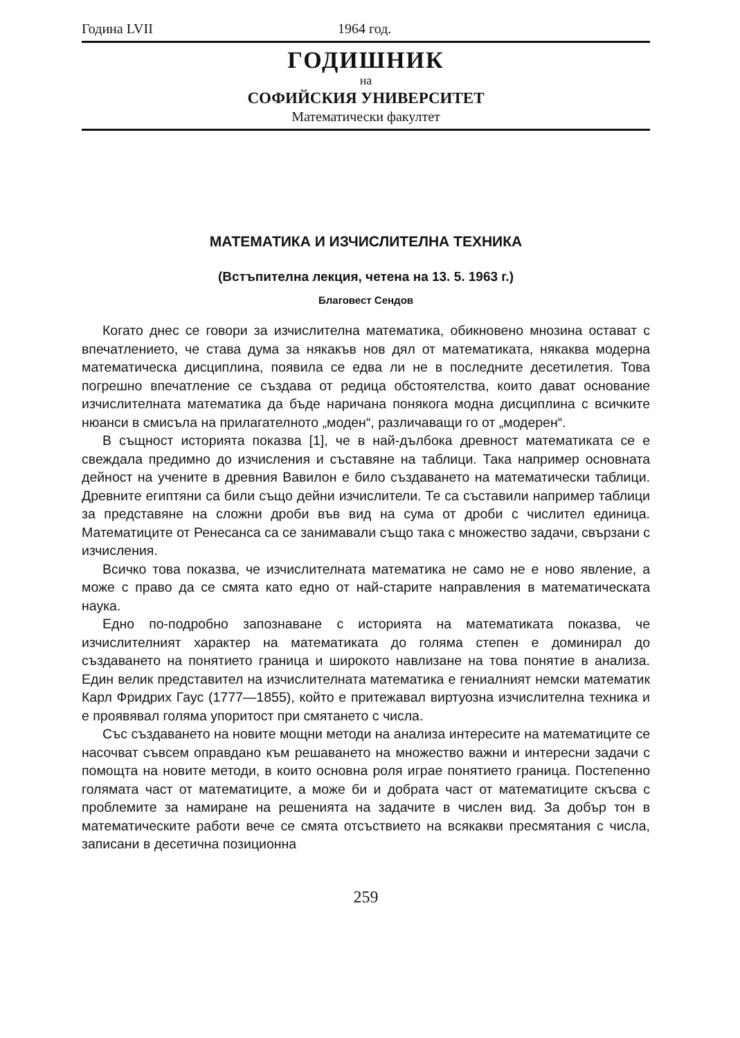Година LVII 1964 год.
ГОДИШНИК
на
СОФИЙСКИЯ УНИВЕРСИТЕТ
Математически факултет
МАТЕМАТИКА И ИЗЧИСЛИТЕЛНА ТЕХНИКА
(Встъпителна лекция, четена на 13. 5. 1963 г.)
Благовест Сендов
Когато днес се говори за изчислителна математика, обикновено мнозина остават с впечатлението, че става дума за някакъв нов дял от математиката, някаква модерна математическа дисциплина, появила се едва ли не в последните десетилетия. Това погрешно впечатление се създава от редица обстоятелства, които дават основание изчислителната математика да бъде наричана понякога модна дисциплина с всичките нюанси в смисъла на прилагателното „моден“, различаващи го от „модерен“.
В същност историята показва [1], че в най-дълбока древност математиката се е свеждала предимно до изчисления и съставяне на таблици. Така например основната дейност на учените в древния Вавилон е било създаването на математически таблици. Древните египтяни са били също дейни изчислители. Те са съставили например таблици за представяне на сложни дроби във вид на сума от дроби с числител единица. Математиците от Ренесанса са се занимавали също така с множество задачи, свързани с изчисления.
Всичко това показва, че изчислителната математика не само не е ново явление, а може с право да се смята като едно от най-старите направления в математическата наука.
Едно по-подробно запознаване с историята на математиката показва, че изчислителният характер на математиката до голяма степен е доминирал до създаването на понятието граница и широкото навлизане на това понятие в анализа. Един велик представител на изчислителната математика е гениалният немски математик Карл Фридрих Гаус (1777—1855), който е притежавал виртуозна изчислителна техника и е проявявал голяма упоритост при смятането с числа.
Със създаването на новите мощни методи на анализа интересите на математиците се насочват съвсем оправдано към решаването на множество важни и интересни задачи с помощта на новите методи, в които основна роля играе понятието граница. Постепенно голямата част от математиците, а може би и добрата част от математиците скъсва с проблемите за намиране на решенията на задачите в числен вид. За добър тон в математическите работи вече се смята отсъствието на всякакви пресмятания с числа, записани в десетична позиционна
259